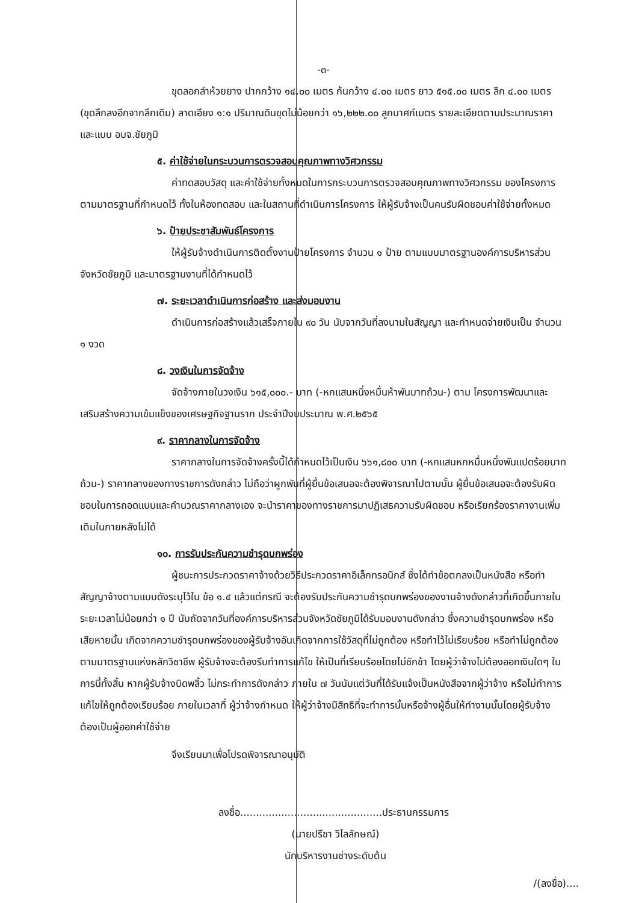-๓-
ขุดลอกลำห้วยยาง ปากกว้าง ๑๔.๐๐ เมตร ก้นกว้าง ๔.๐๐ เมตร ยาว ๕๑๕.๐๐ เมตร ลึก ๔.๐๐ เมตร (ขุดลึกลงอีกจากลึกเดิม) ลาดเอียง ๑:๑ ปริมาณดินขุดไม่น้อยกว่า ๑๖,๒๒๒.๐๐ ลูกบาศก์เมตร รายละเอียดตามประมาณราคาและแบบ อบจ.ชัยภูมิ
๕. ค่าใช้จ่ายในกระบวนการตรวจสอบคุณภาพทางวิศวกรรม
ค่าทดสอบวัสดุ และค่าใช้จ่ายทั้งหมดในการกระบวนการตรวจสอบคุณภาพทางวิศวกรรม ของโครงการ ตามมาตรฐานที่กำหนดไว้ ทั้งในห้องทดสอบ และในสถานที่ดำเนินการโครงการ ให้ผู้รับจ้างเป็นคนรับผิดชอบค่าใช้จ่ายทั้งหมด
๖. ป้ายประชาสัมพันธ์โครงการ
ให้ผู้รับจ้างดำเนินการติดตั้งงานป้ายโครงการ จำนวน ๑ ป้าย ตามแบบมาตรฐานองค์การบริหารส่วนจังหวัดชัยภูมิ และมาตรฐานงานที่ได้กำหนดไว้
๗. ระยะเวลาดำเนินการก่อสร้าง และส่งมอบงาน
ดำเนินการก่อสร้างแล้วเสร็จภายใน ๙๐ วัน นับจากวันที่ลงนามในสัญญา และกำหนดจ่ายเงินเป็น จำนวน ๑ งวด
๘. วงเงินในการจัดจ้าง
จัดจ้างภายในวงเงิน ๖๑๕,๐๐๐.- บาท (-หกแสนหนึ่งหมื่นห้าพันบาทถ้วน-) ตาม โครงการพัฒนาและเสริมสร้างความเข้มแข็งของเศรษฐกิจฐานราก ประจำปีงบประมาณ พ.ศ.๒๕๖๕
๙. ราคากลางในการจัดจ้าง
ราคากลางในการจัดจ้างครั้งนี้ได้กำหนดไว้เป็นเงิน ๖๖๑,๘๐๐ บาท (-หกแสนหกหมื่นหนึ่งพันแปดร้อยบาทถ้วน-) ราคากลางของทางราชการดังกล่าว ไม่ถือว่าผูกพันที่ผู้ยื่นข้อเสนอจะต้องพิจารณาไปตามนั้น ผู้ยื่นข้อเสนอจะต้องรับผิดชอบในการถอดแบบและคำนวณราคากลางเอง จะนำราคาของทางราชการมาปฏิเสธความรับผิดชอบ หรือเรียกร้องราคางานเพิ่มเติมในภายหลังไม่ได้
๑๐. การรับประกันความชำรุดบกพร่อง
ผู้ชนะการประกวดราคาจ้างด้วยวิธีประกวดราคาอิเล็กทรอนิกส์ ซึ่งได้ทำข้อตกลงเป็นหนังสือ หรือทำสัญญาจ้างตามแบบดังระบุไว้ใน ข้อ ๑.๔ แล้วแต่กรณี จะต้องรับประกันความชำรุดบกพร่องของงานจ้างดังกล่าวที่เกิดขึ้นภายในระยะเวลาไม่น้อยกว่า ๑ ปี นับถัดจากวันที่องค์การบริหารส่วนจังหวัดชัยภูมิได้รับมอบงานดังกล่าว ซึ่งความชำรุดบกพร่อง หรือเสียหายนั้น เกิดจากความชำรุดบกพร่องของผู้รับจ้างอันเกิดจากการใช้วัสดุที่ไม่ถูกต้อง หรือทำไว้ไม่เรียบร้อย หรือทำไม่ถูกต้อง ตามมาตรฐานแห่งหลักวิชาชีพ ผู้รับจ้างจะต้องรีบทำการแก้ไข ให้เป็นที่เรียบร้อยโดยไม่ชักช้า โดยผู้ว่าจ้างไม่ต้องออกเงินใดๆ ในการนี้ทั้งสิ้น หากผู้รับจ้างบิดพลิ้ว ไม่กระทำการดังกล่าว ภายใน ๗ วันนับแต่วันที่ได้รับแจ้งเป็นหนังสือจากผู้ว่าจ้าง หรือไม่ทำการแก้ไขให้ถูกต้องเรียบร้อย ภายในเวลาที่ ผู้ว่าจ้างกำหนด ให้ผู้ว่าจ้างมีสิทธิที่จะทำการนั้นหรือจ้างผู้อื่นให้ทำงานนั้นโดยผู้รับจ้างต้องเป็นผู้ออกค่าใช้จ่าย
จึงเรียนมาเพื่อโปรดพิจารณาอนุมัติ
ลงชื่อ.............................................ประธานกรรมการ
(นายปรีชา วิไลลักษณ์)
นักบริหารงานช่างระดับต้น
/(ลงชื่อ)....